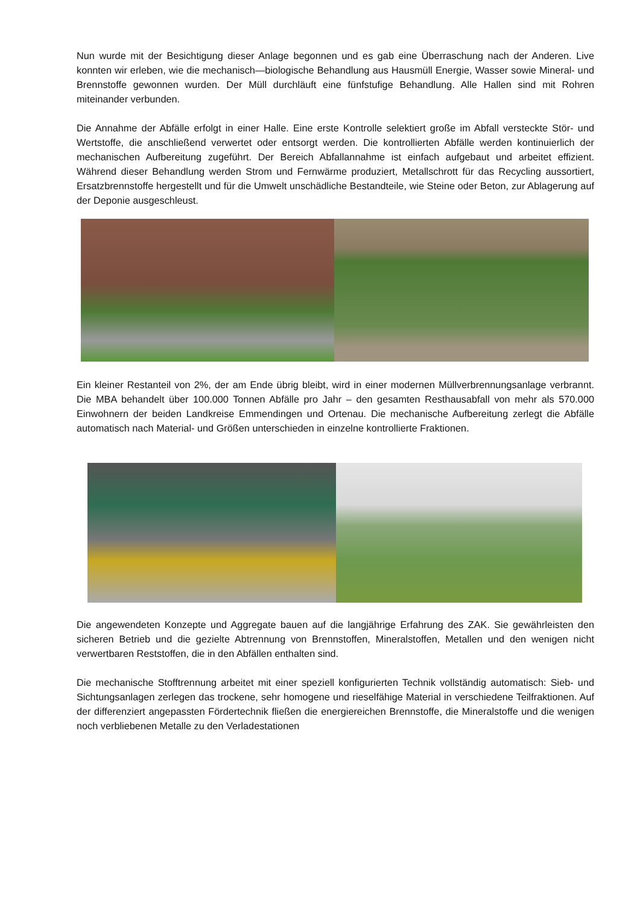Nun wurde mit der Besichtigung dieser Anlage begonnen und es gab eine Überraschung nach der Anderen. Live konnten wir erleben, wie die mechanisch—biologische Behandlung aus Hausmüll Energie, Wasser sowie Mineral- und Brennstoffe gewonnen wurden. Der Müll durchläuft eine fünfstufige Behandlung. Alle Hallen sind mit Rohren miteinander verbunden.
Die Annahme der Abfälle erfolgt in einer Halle. Eine erste Kontrolle selektiert große im Abfall versteckte Stör- und Wertstoffe, die anschließend verwertet oder entsorgt werden. Die kontrollierten Abfälle werden kontinuierlich der mechanischen Aufbereitung zugeführt. Der Bereich Abfallannahme ist einfach aufgebaut und arbeitet effizient. Während dieser Behandlung werden Strom und Fernwärme produziert, Metallschrott für das Recycling aussortiert, Ersatzbrennstoffe hergestellt und für die Umwelt unschädliche Bestandteile, wie Steine oder Beton, zur Ablagerung auf der Deponie ausgeschleust.
Ein kleiner Restanteil von 2%, der am Ende übrig bleibt, wird in einer modernen Müllverbrennungsanlage verbrannt. Die MBA behandelt über 100.000 Tonnen Abfälle pro Jahr – den gesamten Resthausabfall von mehr als 570.000 Einwohnern der beiden Landkreise Emmendingen und Ortenau. Die mechanische Aufbereitung zerlegt die Abfälle automatisch nach Material- und Größen unterschieden in einzelne kontrollierte Fraktionen.
Die angewendeten Konzepte und Aggregate bauen auf die langjährige Erfahrung des ZAK. Sie gewährleisten den sicheren Betrieb und die gezielte Abtrennung von Brennstoffen, Mineralstoffen, Metallen und den wenigen nicht verwertbaren Reststoffen, die in den Abfällen enthalten sind.
Die mechanische Stofftrennung arbeitet mit einer speziell konfigurierten Technik vollständig automatisch: Sieb- und Sichtungsanlagen zerlegen das trockene, sehr homogene und rieselfähige Material in verschiedene Teilfraktionen. Auf der differenziert angepassten Fördertechnik fließen die energiereichen Brennstoffe, die Mineralstoffe und die wenigen noch verbliebenen Metalle zu den Verladestationen